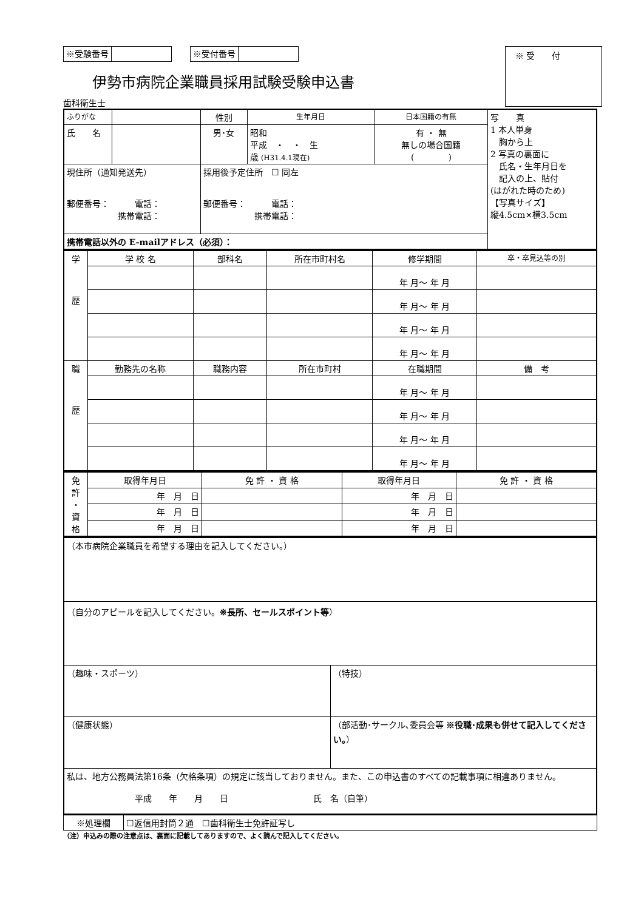※受験番号 ※受付番号
※ 受　　付
伊勢市病院企業職員採用試験受験申込書
歯科衛生士
| ふりがな | | | 性別 | 生年月日 | 日本国籍の有無 | 写 真 1 本人単身 胸から上 2 写真の裏面に 氏名・生年月日を 記入の上、貼付 (はがれた時のため) 【写真サイズ】 縦4.5cm×横3.5cm |
| 氏 名 | | | 男･女 | 昭和 平成 ・ ・ 生 歳 (H31.4.1現在) | 有 ・ 無 無しの場合国籍 ( ) | |
| 現住所（通知発送先） 郵便番号： 電話： 携帯電話： | | 採用後予定住所 ☐ 同左 郵便番号： 電話： 携帯電話： | | | | |
| 携帯電話以外の E-mailアドレス（必須）： | | | | | | |
| 学 歴 | 学 校 名 | 部科名 | 所在市町村名 | 修学期間 | 卒・卒見込等の別 |
| | | | | 年 月～ 年 月 | |
| | | | | 年 月～ 年 月 | |
| | | | | 年 月～ 年 月 | |
| | | | | 年 月～ 年 月 | |
| 職 歴 | 勤務先の名称 | 職務内容 | 所在市町村 | 在職期間 | 備 考 |
| | | | | 年 月～ 年 月 | |
| | | | | 年 月～ 年 月 | |
| | | | | 年 月～ 年 月 | |
| | | | | 年 月～ 年 月 | |
| 免 許 ・ 資 格 | 取得年月日 | 免 許 ・ 資 格 | 取得年月日 | 免 許 ・ 資 格 |
| | 年 月 日 | | 年 月 日 | |
| | 年 月 日 | | 年 月 日 | |
| | 年 月 日 | | 年 月 日 | |
| （本市病院企業職員を希望する理由を記入してください。） | |
| （自分のアピールを記入してください。 ※長所、セールスポイント等 ） | |
| （趣味・スポーツ） | （特技） |
| （健康状態） | （部活動･サークル､委員会等 ※役職･成果も併せて記入してください。 ） |
| 私は、地方公務員法第16条（欠格条項）の規定に該当しておりません。また、この申込書のすべての記載事項に相違ありません。 平成 年 月 日 氏 名（自筆） | |
| ※処理欄 | ☐返信用封筒２通 ☐歯科衛生士免許証写し |
（注）申込みの際の注意点は、裏面に記載してありますので、よく読んで記入してください。